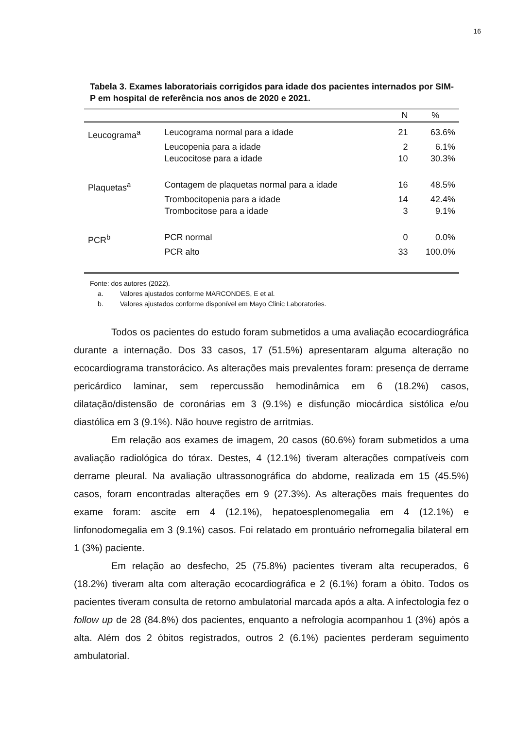16
Tabela 3. Exames laboratoriais corrigidos para idade dos pacientes internados por SIM-P em hospital de referência nos anos de 2020 e 2021.
| | | N | % |
| --- | --- | --- | --- |
| Leucograma<sup>a</sup> | Leucograma normal para a idade | 21 | 63.6% |
| | Leucopenia para a idade | 2 | 6.1% |
| | Leucocitose para a idade | 10 | 30.3% |
| Plaquetas<sup>a</sup> | Contagem de plaquetas normal para a idade | 16 | 48.5% |
| | Trombocitopenia para a idade | 14 | 42.4% |
| | Trombocitose para a idade | 3 | 9.1% |
| PCR<sup>b</sup> | PCR normal | 0 | 0.0% |
| | PCR alto | 33 | 100.0% |
Fonte: dos autores (2022).
a. Valores ajustados conforme MARCONDES, E et al.
b. Valores ajustados conforme disponível em Mayo Clinic Laboratories.
Todos os pacientes do estudo foram submetidos a uma avaliação ecocardiográfica durante a internação. Dos 33 casos, 17 (51.5%) apresentaram alguma alteração no ecocardiograma transtorácico. As alterações mais prevalentes foram: presença de derrame pericárdico laminar, sem repercussão hemodinâmica em 6 (18.2%) casos, dilatação/distensão de coronárias em 3 (9.1%) e disfunção miocárdica sistólica e/ou diastólica em 3 (9.1%). Não houve registro de arritmias.
Em relação aos exames de imagem, 20 casos (60.6%) foram submetidos a uma avaliação radiológica do tórax. Destes, 4 (12.1%) tiveram alterações compatíveis com derrame pleural. Na avaliação ultrassonográfica do abdome, realizada em 15 (45.5%) casos, foram encontradas alterações em 9 (27.3%). As alterações mais frequentes do exame foram: ascite em 4 (12.1%), hepatoesplenomegalia em 4 (12.1%) e linfonodomegalia em 3 (9.1%) casos. Foi relatado em prontuário nefromegalia bilateral em 1 (3%) paciente.
Em relação ao desfecho, 25 (75.8%) pacientes tiveram alta recuperados, 6 (18.2%) tiveram alta com alteração ecocardiográfica e 2 (6.1%) foram a óbito. Todos os pacientes tiveram consulta de retorno ambulatorial marcada após a alta. A infectologia fez o follow up de 28 (84.8%) dos pacientes, enquanto a nefrologia acompanhou 1 (3%) após a alta. Além dos 2 óbitos registrados, outros 2 (6.1%) pacientes perderam seguimento ambulatorial.